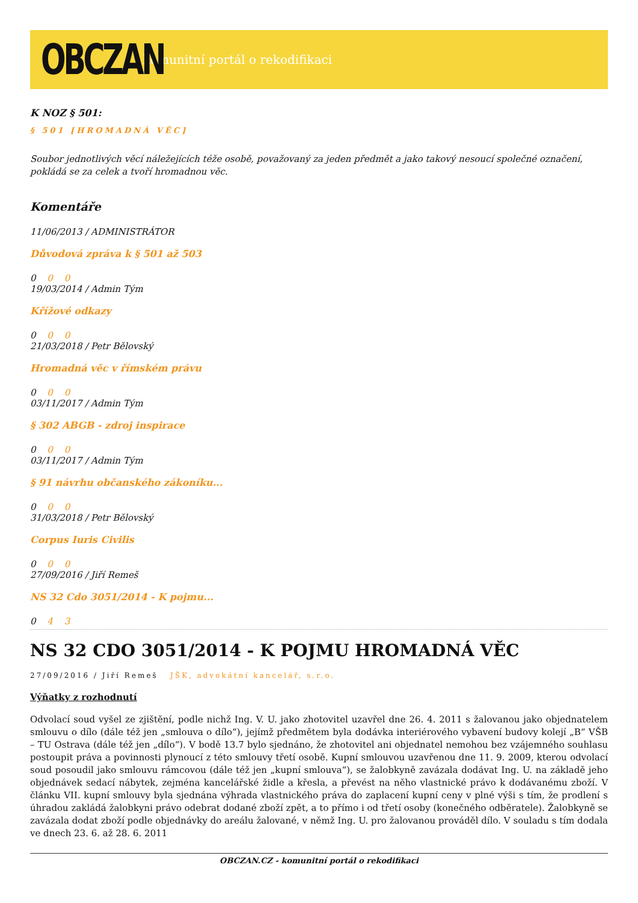OBCZAN
komunitní portál o rekodifikaci
K NOZ § 501:
§ 501 [HROMADNÁ VĚC]
Soubor jednotlivých věcí náležejících téže osobě, považovaný za jeden předmět a jako takový nesoucí společné označení, pokládá se za celek a tvoří hromadnou věc.
Komentáře
11/06/2013 / ADMINISTRÁTOR
Důvodová zpráva k § 501 až 503
0 0 0
19/03/2014 / Admin Tým
Křížové odkazy
0 0 0
21/03/2018 / Petr Bělovský
Hromadná věc v římském právu
0 0 0
03/11/2017 / Admin Tým
§ 302 ABGB - zdroj inspirace
0 0 0
03/11/2017 / Admin Tým
§ 91 návrhu občanského zákoníku...
0 0 0
31/03/2018 / Petr Bělovský
Corpus Iuris Civilis
0 0 0
27/09/2016 / Jiří Remeš
NS 32 Cdo 3051/2014 - K pojmu...
0 4 3
NS 32 CDO 3051/2014 - K POJMU HROMADNÁ VĚC
27/09/2016 / Jiří Remeš JŠK, advokátní kancelář, s.r.o.
Výňatky z rozhodnutí
Odvolací soud vyšel ze zjištění, podle nichž Ing. V. U. jako zhotovitel uzavřel dne 26. 4. 2011 s žalovanou jako objednatelem smlouvu o dílo (dále též jen „smlouva o dílo“), jejímž předmětem byla dodávka interiérového vybavení budovy kolejí „B“ VŠB – TU Ostrava (dále též jen „dílo“). V bodě 13.7 bylo sjednáno, že zhotovitel ani objednatel nemohou bez vzájemného souhlasu postoupit práva a povinnosti plynoucí z této smlouvy třetí osobě. Kupní smlouvou uzavřenou dne 11. 9. 2009, kterou odvolací soud posoudil jako smlouvu rámcovou (dále též jen „kupní smlouva“), se žalobkyně zavázala dodávat Ing. U. na základě jeho objednávek sedací nábytek, zejména kancelářské židle a křesla, a převést na něho vlastnické právo k dodávanému zboží. V článku VII. kupní smlouvy byla sjednána výhrada vlastnického práva do zaplacení kupní ceny v plné výši s tím, že prodlení s úhradou zakládá žalobkyni právo odebrat dodané zboží zpět, a to přímo i od třetí osoby (konečného odběratele). Žalobkyně se zavázala dodat zboží podle objednávky do areálu žalované, v němž Ing. U. pro žalovanou prováděl dílo. V souladu s tím dodala ve dnech 23. 6. až 28. 6. 2011
OBCZAN.CZ - komunitní portál o rekodifikaci